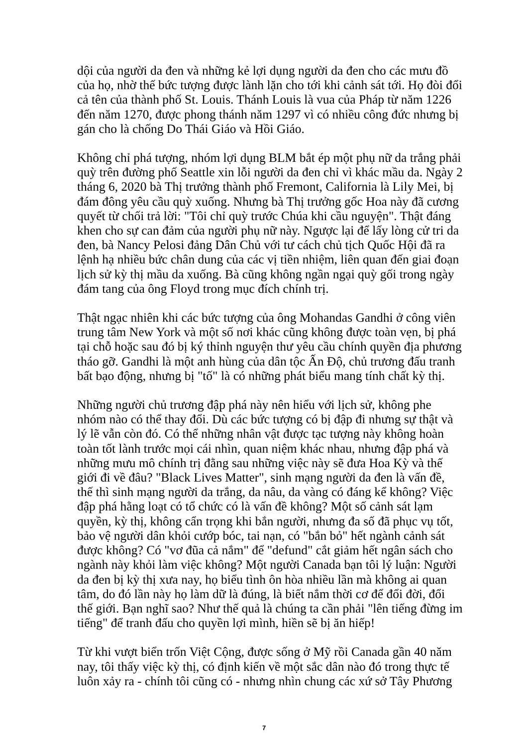dội của người da đen và những kẻ lợi dụng người da đen cho các mưu đồ của họ, nhờ thế bức tượng được lành lặn cho tới khi cảnh sát tới. Họ đòi đổi cả tên của thành phố St. Louis. Thánh Louis là vua của Pháp từ năm 1226 đến năm 1270, được phong thánh năm 1297 vì có nhiều công đức nhưng bị gán cho là chống Do Thái Giáo và Hồi Giáo.
Không chỉ phá tượng, nhóm lợi dụng BLM bắt ép một phụ nữ da trắng phải quỳ trên đường phố Seattle xin lỗi người da đen chỉ vì khác mầu da. Ngày 2 tháng 6, 2020 bà Thị trưởng thành phố Fremont, California là Lily Mei, bị đám đông yêu cầu quỳ xuống. Nhưng bà Thị trưởng gốc Hoa này đã cương quyết từ chối trả lời: "Tôi chỉ quỳ trước Chúa khi cầu nguyện". Thật đáng khen cho sự can đảm của người phụ nữ này. Ngược lại để lấy lòng cử tri da đen, bà Nancy Pelosi đảng Dân Chủ với tư cách chủ tịch Quốc Hội đã ra lệnh hạ nhiều bức chân dung của các vị tiền nhiệm, liên quan đến giai đoạn lịch sử kỳ thị mầu da xuống. Bà cũng không ngần ngại quỳ gối trong ngày đám tang của ông Floyd trong mục đích chính trị.
Thật ngạc nhiên khi các bức tượng của ông Mohandas Gandhi ở công viên trung tâm New York và một số nơi khác cũng không được toàn vẹn, bị phá tại chỗ hoặc sau đó bị ký thỉnh nguyện thư yêu cầu chính quyền địa phương tháo gỡ. Gandhi là một anh hùng của dân tộc Ấn Độ, chủ trương đấu tranh bất bạo động, nhưng bị "tố" là có những phát biểu mang tính chất kỳ thị.
Những người chủ trương đập phá này nên hiểu với lịch sử, không phe nhóm nào có thể thay đổi. Dù các bức tượng có bị đập đi nhưng sự thật và lý lẽ vẫn còn đó. Có thể những nhân vật được tạc tượng này không hoàn toàn tốt lành trước mọi cái nhìn, quan niệm khác nhau, nhưng đập phá và những mưu mô chính trị đằng sau những việc này sẽ đưa Hoa Kỳ và thế giới đi về đâu? "Black Lives Matter", sinh mạng người da đen là vấn đề, thế thì sinh mạng người da trắng, da nâu, da vàng có đáng kể không? Việc đập phá hằng loạt có tổ chức có là vấn đề không? Một số cảnh sát lạm quyền, kỳ thị, không cẩn trọng khi bắn người, nhưng đa số đã phục vụ tốt, bảo vệ người dân khỏi cướp bóc, tai nạn, có "bắn bỏ" hết ngành cảnh sát được không? Có "vơ đũa cả nắm" để "defund" cắt giảm hết ngân sách cho ngành này khỏi làm việc không? Một người Canada bạn tôi lý luận: Người da đen bị kỳ thị xưa nay, họ biểu tình ôn hòa nhiều lần mà không ai quan tâm, do đó lần này họ làm dữ là đúng, là biết nắm thời cơ để đổi đời, đổi thế giới. Bạn nghĩ sao? Như thế quả là chúng ta cần phải "lên tiếng đừng im tiếng" để tranh đấu cho quyền lợi mình, hiền sẽ bị ăn hiếp!
Từ khi vượt biển trốn Việt Cộng, được sống ở Mỹ rồi Canada gần 40 năm nay, tôi thấy việc kỳ thị, có định kiến về một sắc dân nào đó trong thực tế luôn xảy ra - chính tôi cũng có - nhưng nhìn chung các xứ sở Tây Phương
7